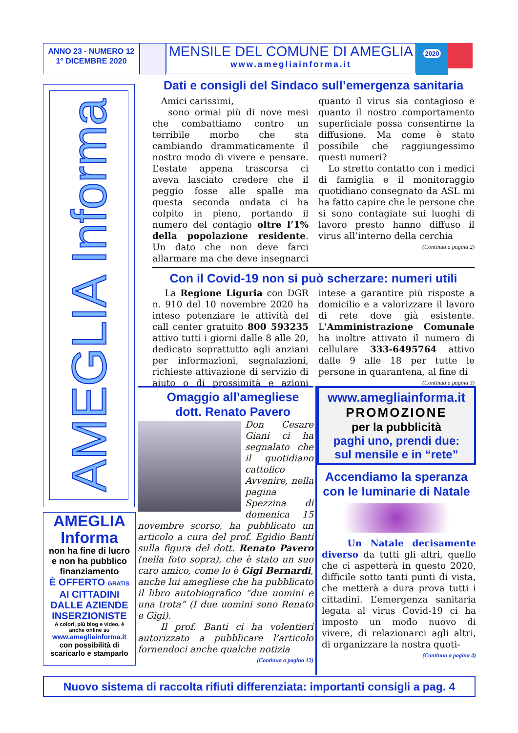ANNO 23 - NUMERO 12
1° DICEMBRE 2020
MENSILE DEL COMUNE DI AMEGLIA
www.amegliainforma.it
2020
AMEGLIA Informa
AMEGLIA
Informa
non ha fine di lucro
e non ha pubblico
finanziamento
È OFFERTO GRATIS
AI CITTADINI
DALLE AZIENDE
INSERZIONISTE
A colori, più blog e video, è
anche online su
www.amegliainforma.it
con possibilità di
scaricarlo e stamparlo
Dati e consigli del Sindaco sull’emergenza sanitaria
Amici carissimi,
sono ormai più di nove mesi che combattiamo contro un terribile morbo che sta cambiando drammaticamente il nostro modo di vivere e pensare. L’estate appena trascorsa ci aveva lasciato credere che il peggio fosse alle spalle ma questa seconda ondata ci ha colpito in pieno, portando il numero del contagio oltre l’1% della popolazione residente. Un dato che non deve farci allarmare ma che deve insegnarci quanto il virus sia contagioso e quanto il nostro comportamento superficiale possa consentirne la diffusione. Ma come è stato possibile che raggiungessimo questi numeri?
Lo stretto contatto con i medici di famiglia e il monitoraggio quotidiano consegnato da ASL mi ha fatto capire che le persone che si sono contagiate sui luoghi di lavoro presto hanno diffuso il virus all’interno della cerchia
(Continua a pagina 2)
Con il Covid-19 non si può scherzare: numeri utili
La Regione Liguria con DGR n. 910 del 10 novembre 2020 ha inteso potenziare le attività del call center gratuito 800 593235 attivo tutti i giorni dalle 8 alle 20, dedicato soprattutto agli anziani per informazioni, segnalazioni, richieste attivazione di servizio di aiuto o di prossimità e azioni intese a garantire più risposte a domicilio e a valorizzare il lavoro di rete dove già esistente. L'Amministrazione Comunale ha inoltre attivato il numero di cellulare 333-6495764 attivo dalle 9 alle 18 per tutte le persone in quarantena, al fine di
(Continua a pagina 3)
Omaggio all’amegliese
dott. Renato Pavero
Don Cesare Giani ci ha segnalato che il quotidiano cattolico Avvenire, nella pagina Spezzina di domenica 15 novembre scorso, ha pubblicato un articolo a cura del prof. Egidio Banti sulla figura del dott. Renato Pavero (nella foto sopra), che è stato un suo caro amico, come lo è Gigi Bernardi, anche lui amegliese che ha pubblicato il libro autobiografico “due uomini e una trota” (I due uomini sono Renato e Gigi).
Il prof. Banti ci ha volentieri autorizzato a pubblicare l’articolo fornendoci anche qualche notizia
(Continua a pagina 12)
www.amegliainforma.it
PROMOZIONE
per la pubblicità
paghi uno, prendi due:
sul mensile e in “rete”
Accendiamo la speranza
con le luminarie di Natale
Un Natale decisamente diverso da tutti gli altri, quello che ci aspetterà in questo 2020, difficile sotto tanti punti di vista, che metterà a dura prova tutti i cittadini. L’emergenza sanitaria legata al virus Covid-19 ci ha imposto un modo nuovo di vivere, di relazionarci agli altri, di organizzare la nostra quoti-
(Continua a pagina 4)
Nuovo sistema di raccolta rifiuti differenziata: importanti consigli a pag. 4